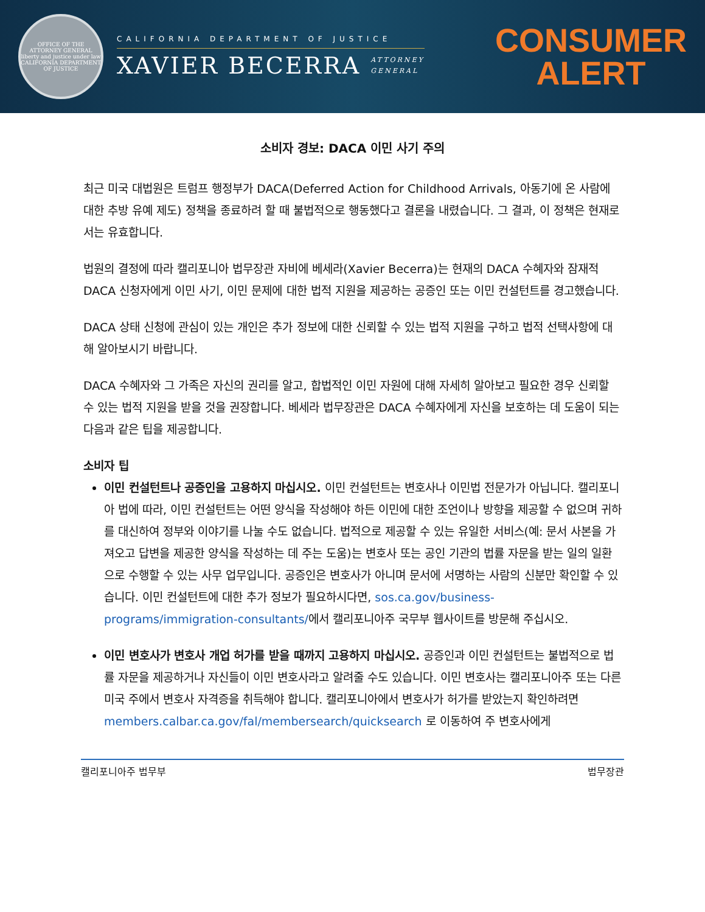OFFICE OF THE ATTORNEY GENERAL
liberty and justice under law
CALIFORNIA DEPARTMENT OF JUSTICE
CALIFORNIA DEPARTMENT OF JUSTICE
XAVIER BECERRA ATTORNEY
GENERAL
CONSUMER
ALERT
소비자 경보: DACA 이민 사기 주의
최근 미국 대법원은 트럼프 행정부가 DACA(Deferred Action for Childhood Arrivals, 아동기에 온 사람에 대한 추방 유예 제도) 정책을 종료하려 할 때 불법적으로 행동했다고 결론을 내렸습니다. 그 결과, 이 정책은 현재로서는 유효합니다.
법원의 결정에 따라 캘리포니아 법무장관 자비에 베세라(Xavier Becerra)는 현재의 DACA 수혜자와 잠재적 DACA 신청자에게 이민 사기, 이민 문제에 대한 법적 지원을 제공하는 공증인 또는 이민 컨설턴트를 경고했습니다.
DACA 상태 신청에 관심이 있는 개인은 추가 정보에 대한 신뢰할 수 있는 법적 지원을 구하고 법적 선택사항에 대해 알아보시기 바랍니다.
DACA 수혜자와 그 가족은 자신의 권리를 알고, 합법적인 이민 자원에 대해 자세히 알아보고 필요한 경우 신뢰할 수 있는 법적 지원을 받을 것을 권장합니다. 베세라 법무장관은 DACA 수혜자에게 자신을 보호하는 데 도움이 되는 다음과 같은 팁을 제공합니다.
소비자 팁
이민 컨설턴트나 공증인을 고용하지 마십시오. 이민 컨설턴트는 변호사나 이민법 전문가가 아닙니다. 캘리포니아 법에 따라, 이민 컨설턴트는 어떤 양식을 작성해야 하든 이민에 대한 조언이나 방향을 제공할 수 없으며 귀하를 대신하여 정부와 이야기를 나눌 수도 없습니다. 법적으로 제공할 수 있는 유일한 서비스(예: 문서 사본을 가져오고 답변을 제공한 양식을 작성하는 데 주는 도움)는 변호사 또는 공인 기관의 법률 자문을 받는 일의 일환으로 수행할 수 있는 사무 업무입니다. 공증인은 변호사가 아니며 문서에 서명하는 사람의 신분만 확인할 수 있습니다. 이민 컨설턴트에 대한 추가 정보가 필요하시다면, sos.ca.gov/business-programs/immigration-consultants/에서 캘리포니아주 국무부 웹사이트를 방문해 주십시오.
이민 변호사가 변호사 개업 허가를 받을 때까지 고용하지 마십시오. 공증인과 이민 컨설턴트는 불법적으로 법률 자문을 제공하거나 자신들이 이민 변호사라고 알려줄 수도 있습니다. 이민 변호사는 캘리포니아주 또는 다른 미국 주에서 변호사 자격증을 취득해야 합니다. 캘리포니아에서 변호사가 허가를 받았는지 확인하려면 members.calbar.ca.gov/fal/membersearch/quicksearch 로 이동하여 주 변호사에게
캘리포니아주 법무부 법무장관